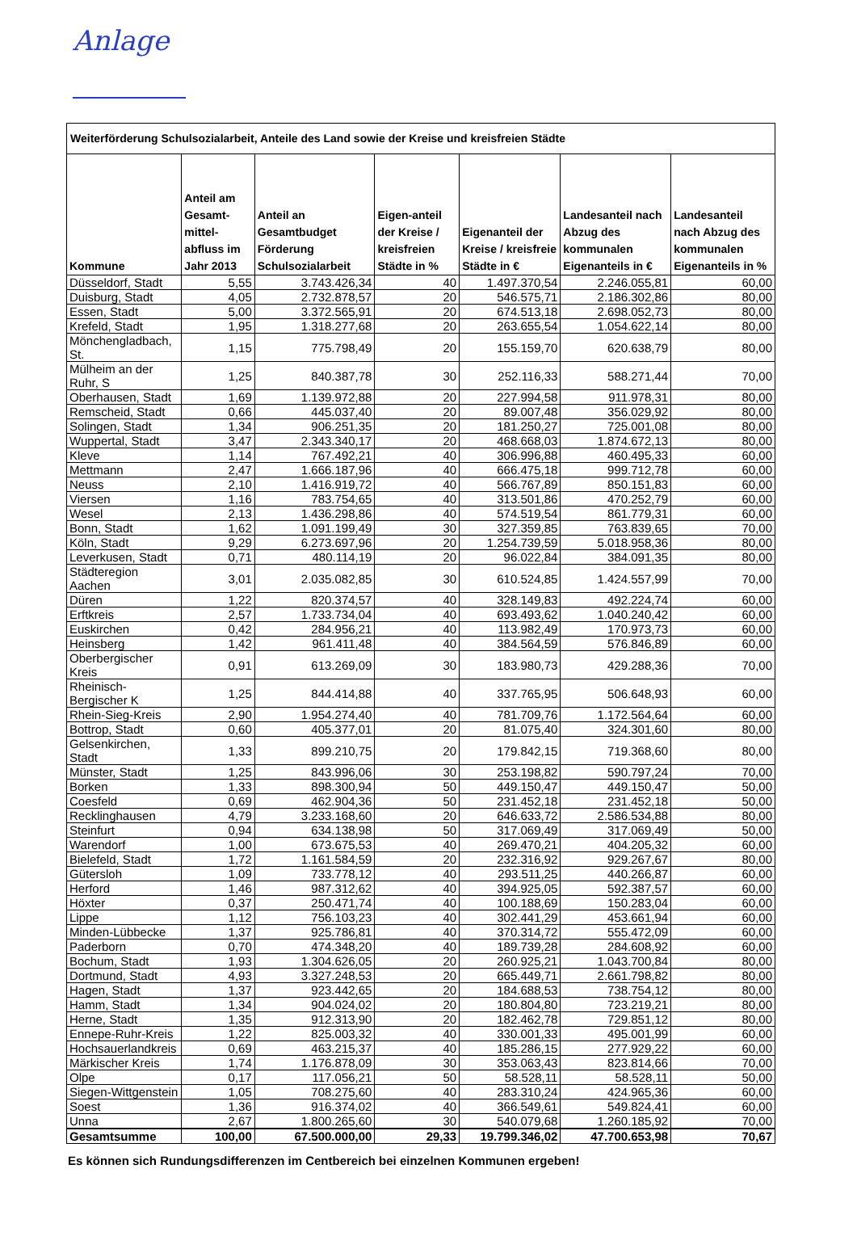Anlage
| Weiterförderung Schulsozialarbeit, Anteile des Land sowie der Kreise und kreisfreien Städte | | | | | | |
| --- | --- | --- | --- | --- | --- | --- |
| Kommune | Anteil am Gesamt-mittel-abfluss im Jahr 2013 | Anteil an Gesamtbudget Förderung Schulsozialarbeit | Eigen-anteil der Kreise / kreisfreien Städte in % | Eigenanteil der Kreise / kreisfreie Städte in € | Landesanteil nach Abzug des kommunalen Eigenanteils in € | Landesanteil nach Abzug des kommunalen Eigenanteils in % |
| Düsseldorf, Stadt | 5,55 | 3.743.426,34 | 40 | 1.497.370,54 | 2.246.055,81 | 60,00 |
| Duisburg, Stadt | 4,05 | 2.732.878,57 | 20 | 546.575,71 | 2.186.302,86 | 80,00 |
| Essen, Stadt | 5,00 | 3.372.565,91 | 20 | 674.513,18 | 2.698.052,73 | 80,00 |
| Krefeld, Stadt | 1,95 | 1.318.277,68 | 20 | 263.655,54 | 1.054.622,14 | 80,00 |
| Mönchengladbach, St. | 1,15 | 775.798,49 | 20 | 155.159,70 | 620.638,79 | 80,00 |
| Mülheim an der Ruhr, S | 1,25 | 840.387,78 | 30 | 252.116,33 | 588.271,44 | 70,00 |
| Oberhausen, Stadt | 1,69 | 1.139.972,88 | 20 | 227.994,58 | 911.978,31 | 80,00 |
| Remscheid, Stadt | 0,66 | 445.037,40 | 20 | 89.007,48 | 356.029,92 | 80,00 |
| Solingen, Stadt | 1,34 | 906.251,35 | 20 | 181.250,27 | 725.001,08 | 80,00 |
| Wuppertal, Stadt | 3,47 | 2.343.340,17 | 20 | 468.668,03 | 1.874.672,13 | 80,00 |
| Kleve | 1,14 | 767.492,21 | 40 | 306.996,88 | 460.495,33 | 60,00 |
| Mettmann | 2,47 | 1.666.187,96 | 40 | 666.475,18 | 999.712,78 | 60,00 |
| Neuss | 2,10 | 1.416.919,72 | 40 | 566.767,89 | 850.151,83 | 60,00 |
| Viersen | 1,16 | 783.754,65 | 40 | 313.501,86 | 470.252,79 | 60,00 |
| Wesel | 2,13 | 1.436.298,86 | 40 | 574.519,54 | 861.779,31 | 60,00 |
| Bonn, Stadt | 1,62 | 1.091.199,49 | 30 | 327.359,85 | 763.839,65 | 70,00 |
| Köln, Stadt | 9,29 | 6.273.697,96 | 20 | 1.254.739,59 | 5.018.958,36 | 80,00 |
| Leverkusen, Stadt | 0,71 | 480.114,19 | 20 | 96.022,84 | 384.091,35 | 80,00 |
| Städteregion Aachen | 3,01 | 2.035.082,85 | 30 | 610.524,85 | 1.424.557,99 | 70,00 |
| Düren | 1,22 | 820.374,57 | 40 | 328.149,83 | 492.224,74 | 60,00 |
| Erftkreis | 2,57 | 1.733.734,04 | 40 | 693.493,62 | 1.040.240,42 | 60,00 |
| Euskirchen | 0,42 | 284.956,21 | 40 | 113.982,49 | 170.973,73 | 60,00 |
| Heinsberg | 1,42 | 961.411,48 | 40 | 384.564,59 | 576.846,89 | 60,00 |
| Oberbergischer Kreis | 0,91 | 613.269,09 | 30 | 183.980,73 | 429.288,36 | 70,00 |
| Rheinisch-Bergischer K | 1,25 | 844.414,88 | 40 | 337.765,95 | 506.648,93 | 60,00 |
| Rhein-Sieg-Kreis | 2,90 | 1.954.274,40 | 40 | 781.709,76 | 1.172.564,64 | 60,00 |
| Bottrop, Stadt | 0,60 | 405.377,01 | 20 | 81.075,40 | 324.301,60 | 80,00 |
| Gelsenkirchen, Stadt | 1,33 | 899.210,75 | 20 | 179.842,15 | 719.368,60 | 80,00 |
| Münster, Stadt | 1,25 | 843.996,06 | 30 | 253.198,82 | 590.797,24 | 70,00 |
| Borken | 1,33 | 898.300,94 | 50 | 449.150,47 | 449.150,47 | 50,00 |
| Coesfeld | 0,69 | 462.904,36 | 50 | 231.452,18 | 231.452,18 | 50,00 |
| Recklinghausen | 4,79 | 3.233.168,60 | 20 | 646.633,72 | 2.586.534,88 | 80,00 |
| Steinfurt | 0,94 | 634.138,98 | 50 | 317.069,49 | 317.069,49 | 50,00 |
| Warendorf | 1,00 | 673.675,53 | 40 | 269.470,21 | 404.205,32 | 60,00 |
| Bielefeld, Stadt | 1,72 | 1.161.584,59 | 20 | 232.316,92 | 929.267,67 | 80,00 |
| Gütersloh | 1,09 | 733.778,12 | 40 | 293.511,25 | 440.266,87 | 60,00 |
| Herford | 1,46 | 987.312,62 | 40 | 394.925,05 | 592.387,57 | 60,00 |
| Höxter | 0,37 | 250.471,74 | 40 | 100.188,69 | 150.283,04 | 60,00 |
| Lippe | 1,12 | 756.103,23 | 40 | 302.441,29 | 453.661,94 | 60,00 |
| Minden-Lübbecke | 1,37 | 925.786,81 | 40 | 370.314,72 | 555.472,09 | 60,00 |
| Paderborn | 0,70 | 474.348,20 | 40 | 189.739,28 | 284.608,92 | 60,00 |
| Bochum, Stadt | 1,93 | 1.304.626,05 | 20 | 260.925,21 | 1.043.700,84 | 80,00 |
| Dortmund, Stadt | 4,93 | 3.327.248,53 | 20 | 665.449,71 | 2.661.798,82 | 80,00 |
| Hagen, Stadt | 1,37 | 923.442,65 | 20 | 184.688,53 | 738.754,12 | 80,00 |
| Hamm, Stadt | 1,34 | 904.024,02 | 20 | 180.804,80 | 723.219,21 | 80,00 |
| Herne, Stadt | 1,35 | 912.313,90 | 20 | 182.462,78 | 729.851,12 | 80,00 |
| Ennepe-Ruhr-Kreis | 1,22 | 825.003,32 | 40 | 330.001,33 | 495.001,99 | 60,00 |
| Hochsauerlandkreis | 0,69 | 463.215,37 | 40 | 185.286,15 | 277.929,22 | 60,00 |
| Märkischer Kreis | 1,74 | 1.176.878,09 | 30 | 353.063,43 | 823.814,66 | 70,00 |
| Olpe | 0,17 | 117.056,21 | 50 | 58.528,11 | 58.528,11 | 50,00 |
| Siegen-Wittgenstein | 1,05 | 708.275,60 | 40 | 283.310,24 | 424.965,36 | 60,00 |
| Soest | 1,36 | 916.374,02 | 40 | 366.549,61 | 549.824,41 | 60,00 |
| Unna | 2,67 | 1.800.265,60 | 30 | 540.079,68 | 1.260.185,92 | 70,00 |
| Gesamtsumme | 100,00 | 67.500.000,00 | 29,33 | 19.799.346,02 | 47.700.653,98 | 70,67 |
Es können sich Rundungsdifferenzen im Centbereich bei einzelnen Kommunen ergeben!